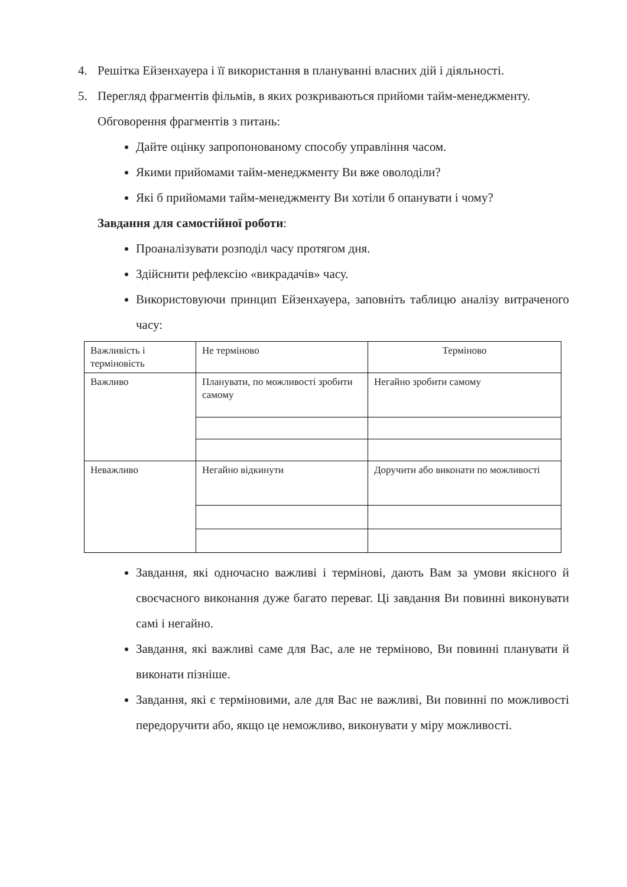4. Решітка Ейзенхауера і її використання в плануванні власних дій і діяльності.
5. Перегляд фрагментів фільмів, в яких розкриваються прийоми тайм-менеджменту.
Обговорення фрагментів з питань:
Дайте оцінку запропонованому способу управління часом.
Якими прийомами тайм-менеджменту Ви вже оволоділи?
Які б прийомами тайм-менеджменту Ви хотіли б опанувати і чому?
Завдання для самостійної роботи:
Проаналізувати розподіл часу протягом дня.
Здійснити рефлексію «викрадачів» часу.
Використовуючи принцип Ейзенхауера, заповніть таблицю аналізу витраченого часу:
| Важливість і терміновість | Не терміново | Терміново |
| Важливо | Планувати, по можливості зробити самому | Негайно зробити самому |
| Неважливо | Негайно відкинути | Доручити або виконати по можливості |
Завдання, які одночасно важливі і термінові, дають Вам за умови якісного й своєчасного виконання дуже багато переваг. Ці завдання Ви повинні виконувати самі і негайно.
Завдання, які важливі саме для Вас, але не терміново, Ви повинні планувати й виконати пізніше.
Завдання, які є терміновими, але для Вас не важливі, Ви повинні по можливості передоручити або, якщо це неможливо, виконувати у міру можливості.